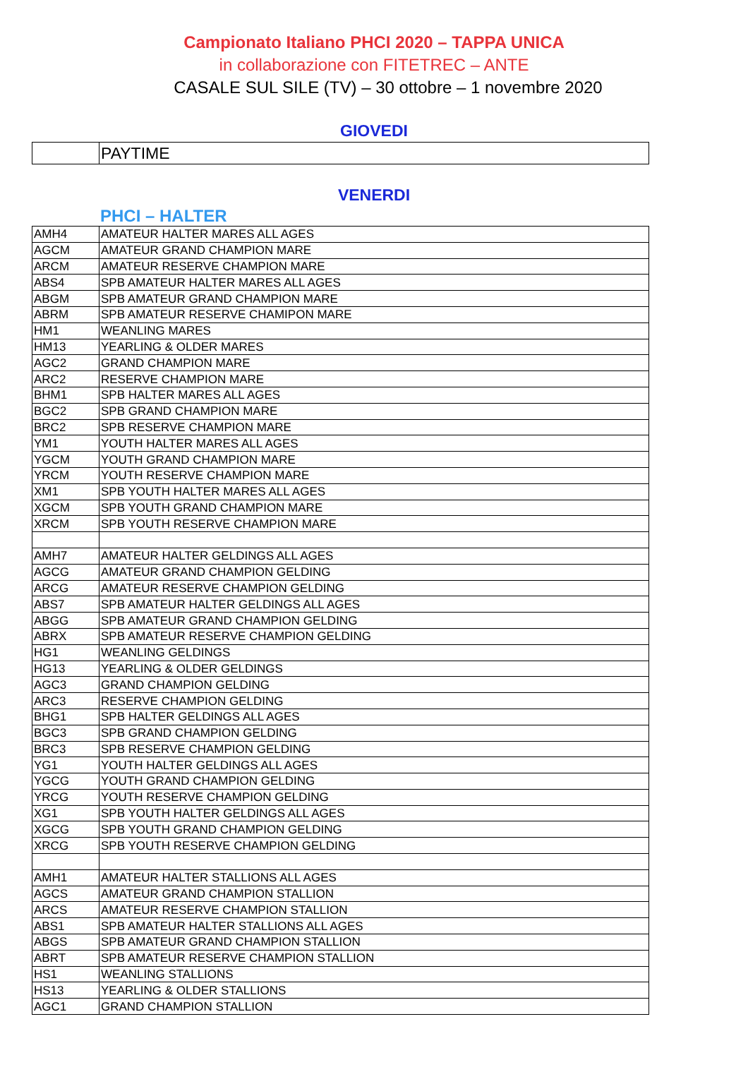Campionato Italiano PHCI 2020 – TAPPA UNICA
in collaborazione con FITETREC – ANTE
CASALE SUL SILE (TV) – 30 ottobre – 1 novembre 2020
GIOVEDI
| | PAYTIME |
VENERDI
PHCI – HALTER
| AMH4 | AMATEUR HALTER MARES ALL AGES |
| AGCM | AMATEUR GRAND CHAMPION MARE |
| ARCM | AMATEUR RESERVE CHAMPION MARE |
| ABS4 | SPB AMATEUR HALTER MARES ALL AGES |
| ABGM | SPB AMATEUR GRAND CHAMPION MARE |
| ABRM | SPB AMATEUR RESERVE CHAMIPON MARE |
| HM1 | WEANLING MARES |
| HM13 | YEARLING & OLDER MARES |
| AGC2 | GRAND CHAMPION MARE |
| ARC2 | RESERVE CHAMPION MARE |
| BHM1 | SPB HALTER MARES ALL AGES |
| BGC2 | SPB GRAND CHAMPION MARE |
| BRC2 | SPB RESERVE CHAMPION MARE |
| YM1 | YOUTH HALTER MARES ALL AGES |
| YGCM | YOUTH GRAND CHAMPION MARE |
| YRCM | YOUTH RESERVE CHAMPION MARE |
| XM1 | SPB YOUTH HALTER MARES ALL AGES |
| XGCM | SPB YOUTH GRAND CHAMPION MARE |
| XRCM | SPB YOUTH RESERVE CHAMPION MARE |
| AMH7 | AMATEUR HALTER GELDINGS ALL AGES |
| AGCG | AMATEUR GRAND CHAMPION GELDING |
| ARCG | AMATEUR RESERVE CHAMPION GELDING |
| ABS7 | SPB AMATEUR HALTER GELDINGS ALL AGES |
| ABGG | SPB AMATEUR GRAND CHAMPION GELDING |
| ABRX | SPB AMATEUR RESERVE CHAMPION GELDING |
| HG1 | WEANLING GELDINGS |
| HG13 | YEARLING & OLDER GELDINGS |
| AGC3 | GRAND CHAMPION GELDING |
| ARC3 | RESERVE CHAMPION GELDING |
| BHG1 | SPB HALTER GELDINGS ALL AGES |
| BGC3 | SPB GRAND CHAMPION GELDING |
| BRC3 | SPB RESERVE CHAMPION GELDING |
| YG1 | YOUTH HALTER GELDINGS ALL AGES |
| YGCG | YOUTH GRAND CHAMPION GELDING |
| YRCG | YOUTH RESERVE CHAMPION GELDING |
| XG1 | SPB YOUTH HALTER GELDINGS ALL AGES |
| XGCG | SPB YOUTH GRAND CHAMPION GELDING |
| XRCG | SPB YOUTH RESERVE CHAMPION GELDING |
| AMH1 | AMATEUR HALTER STALLIONS ALL AGES |
| AGCS | AMATEUR GRAND CHAMPION STALLION |
| ARCS | AMATEUR RESERVE CHAMPION STALLION |
| ABS1 | SPB AMATEUR HALTER STALLIONS ALL AGES |
| ABGS | SPB AMATEUR GRAND CHAMPION STALLION |
| ABRT | SPB AMATEUR RESERVE CHAMPION STALLION |
| HS1 | WEANLING STALLIONS |
| HS13 | YEARLING & OLDER STALLIONS |
| AGC1 | GRAND CHAMPION STALLION |